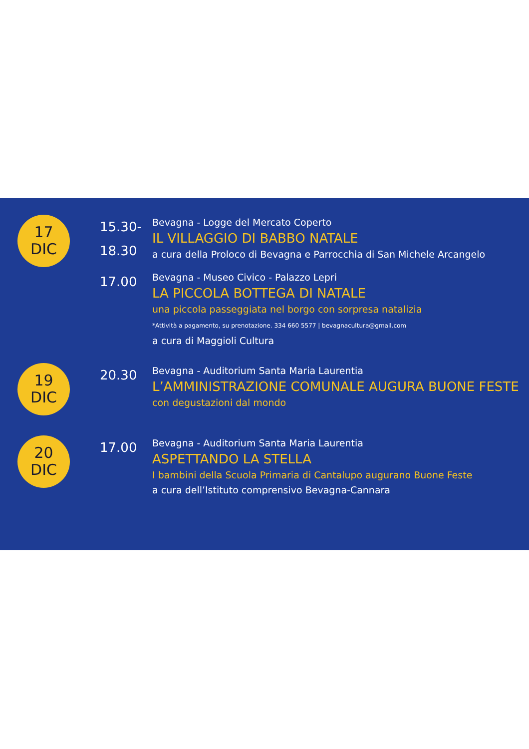17
DIC
15.30-
18.30
Bevagna - Logge del Mercato Coperto
IL VILLAGGIO DI BABBO NATALE
a cura della Proloco di Bevagna e Parrocchia di San Michele Arcangelo
17.00
Bevagna - Museo Civico - Palazzo Lepri
LA PICCOLA BOTTEGA DI NATALE
una piccola passeggiata nel borgo con sorpresa natalizia
*Attività a pagamento, su prenotazione. 334 660 5577 | bevagnacultura@gmail.com
a cura di Maggioli Cultura
19
DIC
20.30
Bevagna - Auditorium Santa Maria Laurentia
L’AMMINISTRAZIONE COMUNALE AUGURA BUONE FESTE
con degustazioni dal mondo
20
DIC
17.00
Bevagna - Auditorium Santa Maria Laurentia
ASPETTANDO LA STELLA
I bambini della Scuola Primaria di Cantalupo augurano Buone Feste
a cura dell’Istituto comprensivo Bevagna-Cannara